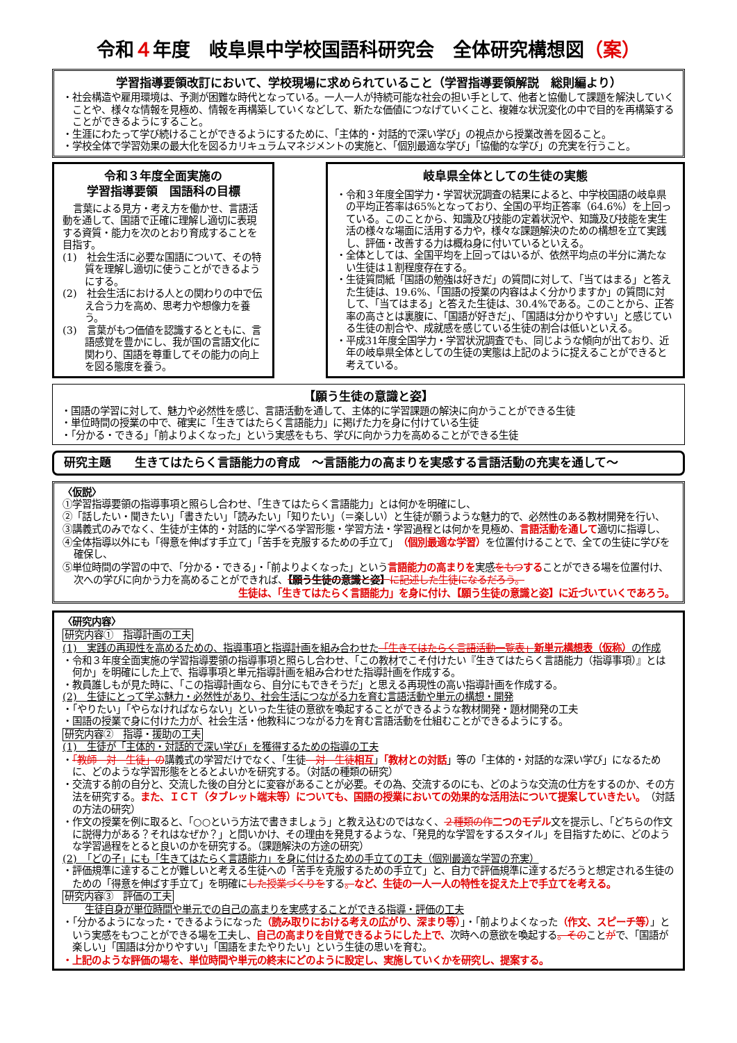令和４年度　岐阜県中学校国語科研究会　全体研究構想図（案）
学習指導要領改訂において、学校現場に求められていること（学習指導要領解説　総則編より）
・社会構造や雇用環境は、予測が困難な時代となっている。一人一人が持続可能な社会の担い手として、他者と協働して課題を解決していくことや、様々な情報を見極め、情報を再構築していくなどして、新たな価値につなげていくこと、複雑な状況変化の中で目的を再構築することができるようにすること。
・生涯にわたって学び続けることができるようにするために、「主体的・対話的で深い学び」の視点から授業改善を図ること。
・学校全体で学習効果の最大化を図るカリキュラムマネジメントの実施と、「個別最適な学び」「協働的な学び」の充実を行うこと。
令和３年度全面実施の
学習指導要領　国語科の目標
言葉による見方・考え方を働かせ、言語活動を通して、国語で正確に理解し適切に表現する資質・能力を次のとおり育成することを目指す。
(1)　社会生活に必要な国語について、その特質を理解し適切に使うことができるようにする。
(2)　社会生活における人との関わりの中で伝え合う力を高め、思考力や想像力を養う。
(3)　言葉がもつ価値を認識するとともに、言語感覚を豊かにし、我が国の言語文化に関わり、国語を尊重してその能力の向上を図る態度を養う。
岐阜県全体としての生徒の実態
・令和３年度全国学力・学習状況調査の結果によると、中学校国語の岐阜県の平均正答率は65%となっており、全国の平均正答率（64.6%）を上回っている。このことから、知識及び技能の定着状況や、知識及び技能を実生活の様々な場面に活用する力や，様々な課題解決のための構想を立て実践し、評価・改善する力は概ね身に付いているといえる。
・全体としては、全国平均を上回ってはいるが、依然平均点の半分に満たない生徒は１割程度存在する。
・生徒質問紙「国語の勉強は好きだ」の質問に対して、「当てはまる」と答えた生徒は、19.6%、「国語の授業の内容はよく分かりますか」の質問に対して、「当てはまる」と答えた生徒は、30.4%である。このことから、正答率の高さとは裏腹に、「国語が好きだ」、「国語は分かりやすい」と感じている生徒の割合や、成就感を感じている生徒の割合は低いといえる。
・平成31年度全国学力・学習状況調査でも、同じような傾向が出ており、近年の岐阜県全体としての生徒の実態は上記のように捉えることができると考えている。
【願う生徒の意識と姿】
・国語の学習に対して、魅力や必然性を感じ、言語活動を通して、主体的に学習課題の解決に向かうことができる生徒
・単位時間の授業の中で、確実に「生きてはたらく言語能力」に掲げた力を身に付けている生徒
・「分かる・できる」「前よりよくなった」という実感をもち、学びに向かう力を高めることができる生徒
研究主題　　生きてはたらく言語能力の育成　～言語能力の高まりを実感する言語活動の充実を通して～
〈仮説〉
①学習指導要領の指導事項と照らし合わせ、「生きてはたらく言語能力」とは何かを明確にし、
②「話したい・聞きたい」「書きたい」「読みたい」「知りたい」（＝楽しい）と生徒が願うような魅力的で、必然性のある教材開発を行い、
③講義式のみでなく、生徒が主体的・対話的に学べる学習形態・学習方法・学習過程とは何かを見極め、言語活動を通して適切に指導し、
④全体指導以外にも「得意を伸ばす手立て」「苦手を克服するための手立て」（個別最適な学習）を位置付けることで、全ての生徒に学びを確保し、
⑤単位時間の学習の中で、「分かる・できる」・「前よりよくなった」という言語能力の高まりを実感をもつすることができる場を位置付け、次への学びに向かう力を高めることができれば、【願う生徒の意識と姿】に記述した生徒になるだろう。
生徒は、「生きてはたらく言語能力」を身に付け、【願う生徒の意識と姿】に近づいていくであろう。
〈研究内容〉
研究内容①　指導計画の工夫
(1)　実践の再現性を高めるための、指導事項と指導計画を組み合わせた「生きてはたらく言語活動一覧表」新単元構想表（仮称）の作成
・令和３年度全面実施の学習指導要領の指導事項と照らし合わせ、「この教材でこそ付けたい『生きてはたらく言語能力（指導事項）』とは何か」を明確にした上で、指導事項と単元指導計画を組み合わせた指導計画を作成する。
・教員誰しもが見た時に、「この指導計画なら、自分にもできそうだ」と思える再現性の高い指導計画を作成する。
(2)　生徒にとって学ぶ魅力・必然性があり、社会生活につながる力を育む言語活動や単元の構想・開発
・「やりたい」「やらなければならない」といった生徒の意欲を喚起することができるような教材開発・題材開発の工夫
・国語の授業で身に付けた力が、社会生活・他教科につながる力を育む言語活動を仕組むことができるようにする。
研究内容②　指導・援助の工夫
(1)　生徒が「主体的・対話的で深い学び」を獲得するための指導の工夫
・「教師　対　生徒」の講義式の学習だけでなく、「生徒　対　生徒相互」「教材との対話」等の「主体的・対話的な深い学び」になるために、どのような学習形態をとるとよいかを研究する。（対話の種類の研究）
・交流する前の自分と、交流した後の自分とに変容があることが必要。その為、交流するのにも、どのような交流の仕方をするのか、その方法を研究する。また、ＩＣＴ（タブレット端末等）についても、国語の授業においての効果的な活用法について提案していきたい。（対話の方法の研究）
・作文の授業を例に取ると、「○○という方法で書きましょう」と教え込むのではなく、２種類の作二つのモデル文を提示し、「どちらの作文に説得力がある？それはなぜか？」と問いかけ、その理由を発見するような、「発見的な学習をするスタイル」を目指すために、どのような学習過程をとると良いのかを研究する。（課題解決の方途の研究）
(2)　「どの子」にも「生きてはたらく言語能力」を身に付けるための手立ての工夫（個別最適な学習の充実）
・評価規準に達することが難しいと考える生徒への「苦手を克服するための手立て」と、自力で評価規準に達するだろうと想定される生徒のための「得意を伸ばす手立て」を明確にした授業づくりをする。など、生徒の一人一人の特性を捉えた上で手立てを考える。
研究内容③　評価の工夫
生徒自身が単位時間や単元での自己の高まりを実感することができる指導・評価の工夫
・「分かるようになった・できるようになった（読み取りにおける考えの広がり、深まり等）」・「前よりよくなった（作文、スピーチ等）」という実感をもつことができる場を工夫し、自己の高まりを自覚できるようにした上で、次時への意欲を喚起する。そのことがで、「国語が楽しい」「国語は分かりやすい」「国語をまたやりたい」という生徒の思いを育む。
・上記のような評価の場を、単位時間や単元の終末にどのように設定し、実施していくかを研究し、提案する。